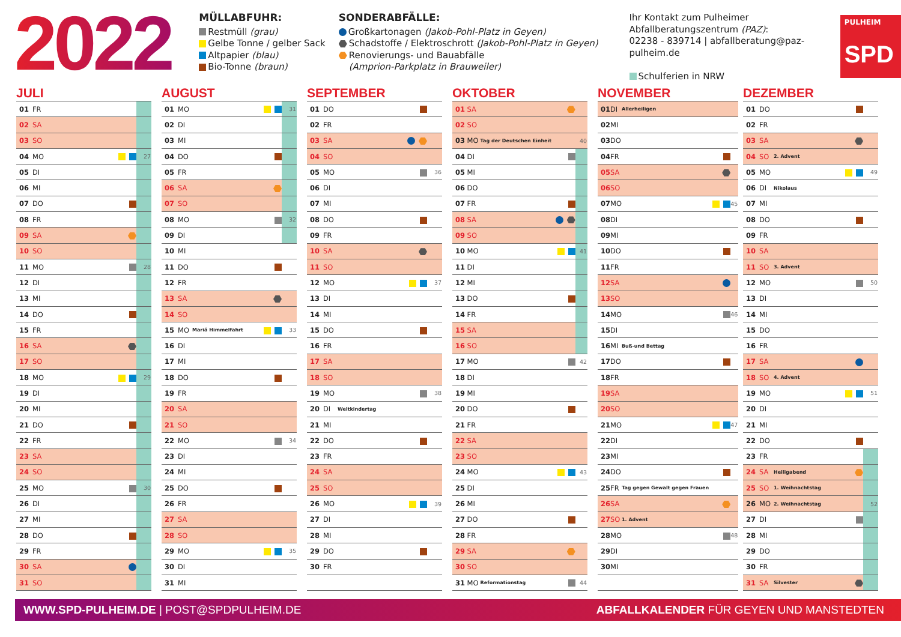2022
MÜLLABFUHR:
Restmüll (grau)
Gelbe Tonne / gelber Sack
Altpapier (blau)
Bio-Tonne (braun)
SONDERABFÄLLE:
Großkartonagen (Jakob-Pohl-Platz in Geyen)
Schadstoffe / Elektroschrott (Jakob-Pohl-Platz in Geyen)
Renovierungs- und Bauabfälle
(Amprion-Parkplatz in Brauweiler)
Ihr Kontakt zum Pulheimer
Abfallberatungszentrum (PAZ):
02238 - 839714 | abfallberatung@paz-pulheim.de
Schulferien in NRW
PULHEIM
SPD
JULI
| 01 | FR | | | |
| 02 | SA | | | |
| 03 | SO | | | |
| 04 | MO | | | 27 |
| 05 | DI | | | |
| 06 | MI | | | |
| 07 | DO | | | |
| 08 | FR | | | |
| 09 | SA | | | |
| 10 | SO | | | |
| 11 | MO | | | 28 |
| 12 | DI | | | |
| 13 | MI | | | |
| 14 | DO | | | |
| 15 | FR | | | |
| 16 | SA | | | |
| 17 | SO | | | |
| 18 | MO | | | 29 |
| 19 | DI | | | |
| 20 | MI | | | |
| 21 | DO | | | |
| 22 | FR | | | |
| 23 | SA | | | |
| 24 | SO | | | |
| 25 | MO | | | 30 |
| 26 | DI | | | |
| 27 | MI | | | |
| 28 | DO | | | |
| 29 | FR | | | |
| 30 | SA | | | |
| 31 | SO | | | |
AUGUST
| 01 | MO | | | 31 |
| 02 | DI | | | |
| 03 | MI | | | |
| 04 | DO | | | |
| 05 | FR | | | |
| 06 | SA | | | |
| 07 | SO | | | |
| 08 | MO | | | 32 |
| 09 | DI | | | |
| 10 | MI | | | |
| 11 | DO | | | |
| 12 | FR | | | |
| 13 | SA | | | |
| 14 | SO | | | |
| 15 | MO | Mariä Himmelfahrt | | 33 |
| 16 | DI | | | |
| 17 | MI | | | |
| 18 | DO | | | |
| 19 | FR | | | |
| 20 | SA | | | |
| 21 | SO | | | |
| 22 | MO | | | 34 |
| 23 | DI | | | |
| 24 | MI | | | |
| 25 | DO | | | |
| 26 | FR | | | |
| 27 | SA | | | |
| 28 | SO | | | |
| 29 | MO | | | 35 |
| 30 | DI | | | |
| 31 | MI | | | |
SEPTEMBER
| 01 | DO | | | |
| 02 | FR | | | |
| 03 | SA | | | |
| 04 | SO | | | |
| 05 | MO | | | 36 |
| 06 | DI | | | |
| 07 | MI | | | |
| 08 | DO | | | |
| 09 | FR | | | |
| 10 | SA | | | |
| 11 | SO | | | |
| 12 | MO | | | 37 |
| 13 | DI | | | |
| 14 | MI | | | |
| 15 | DO | | | |
| 16 | FR | | | |
| 17 | SA | | | |
| 18 | SO | | | |
| 19 | MO | | | 38 |
| 20 | DI | Weltkindertag | | |
| 21 | MI | | | |
| 22 | DO | | | |
| 23 | FR | | | |
| 24 | SA | | | |
| 25 | SO | | | |
| 26 | MO | | | 39 |
| 27 | DI | | | |
| 28 | MI | | | |
| 29 | DO | | | |
| 30 | FR | | | |
OKTOBER
| 01 | SA | | | |
| 02 | SO | | | |
| 03 | MO | Tag der Deutschen Einheit | | 40 |
| 04 | DI | | | |
| 05 | MI | | | |
| 06 | DO | | | |
| 07 | FR | | | |
| 08 | SA | | | |
| 09 | SO | | | |
| 10 | MO | | | 41 |
| 11 | DI | | | |
| 12 | MI | | | |
| 13 | DO | | | |
| 14 | FR | | | |
| 15 | SA | | | |
| 16 | SO | | | |
| 17 | MO | | | 42 |
| 18 | DI | | | |
| 19 | MI | | | |
| 20 | DO | | | |
| 21 | FR | | | |
| 22 | SA | | | |
| 23 | SO | | | |
| 24 | MO | | | 43 |
| 25 | DI | | | |
| 26 | MI | | | |
| 27 | DO | | | |
| 28 | FR | | | |
| 29 | SA | | | |
| 30 | SO | | | |
| 31 | MO | Reformationstag | | 44 |
NOVEMBER
| 01 | DI | Allerheiligen | | |
| 02 | MI | | | |
| 03 | DO | | | |
| 04 | FR | | | |
| 05 | SA | | | |
| 06 | SO | | | |
| 07 | MO | | | 45 |
| 08 | DI | | | |
| 09 | MI | | | |
| 10 | DO | | | |
| 11 | FR | | | |
| 12 | SA | | | |
| 13 | SO | | | |
| 14 | MO | | | 46 |
| 15 | DI | | | |
| 16 | MI | Buß-und Bettag | | |
| 17 | DO | | | |
| 18 | FR | | | |
| 19 | SA | | | |
| 20 | SO | | | |
| 21 | MO | | | 47 |
| 22 | DI | | | |
| 23 | MI | | | |
| 24 | DO | | | |
| 25 | FR | Tag gegen Gewalt gegen Frauen | | |
| 26 | SA | | | |
| 27 | SO | 1. Advent | | |
| 28 | MO | | | 48 |
| 29 | DI | | | |
| 30 | MI | | | |
DEZEMBER
| 01 | DO | | | |
| 02 | FR | | | |
| 03 | SA | | | |
| 04 | SO | 2. Advent | | |
| 05 | MO | | | 49 |
| 06 | DI | Nikolaus | | |
| 07 | MI | | | |
| 08 | DO | | | |
| 09 | FR | | | |
| 10 | SA | | | |
| 11 | SO | 3. Advent | | |
| 12 | MO | | | 50 |
| 13 | DI | | | |
| 14 | MI | | | |
| 15 | DO | | | |
| 16 | FR | | | |
| 17 | SA | | | |
| 18 | SO | 4. Advent | | |
| 19 | MO | | | 51 |
| 20 | DI | | | |
| 21 | MI | | | |
| 22 | DO | | | |
| 23 | FR | | | |
| 24 | SA | Heiligabend | | |
| 25 | SO | 1. Weihnachtstag | | |
| 26 | MO | 2. Weihnachtstag | | 52 |
| 27 | DI | | | |
| 28 | MI | | | |
| 29 | DO | | | |
| 30 | FR | | | |
| 31 | SA | Silvester | | |
WWW.SPD-PULHEIM.DE | POST@SPDPULHEIM.DE ABFALLKALENDER FÜR GEYEN UND MANSTEDTEN